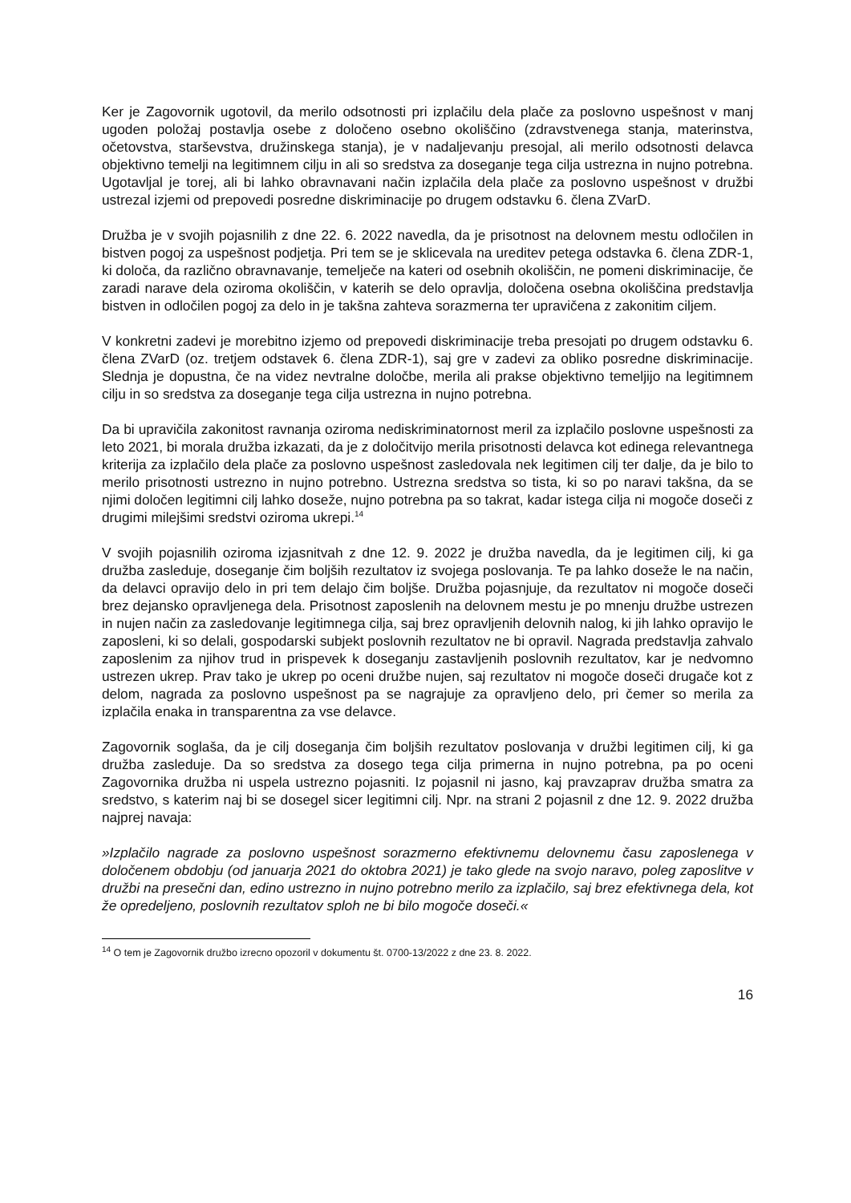Ker je Zagovornik ugotovil, da merilo odsotnosti pri izplačilu dela plače za poslovno uspešnost v manj ugoden položaj postavlja osebe z določeno osebno okoliščino (zdravstvenega stanja, materinstva, očetovstva, starševstva, družinskega stanja), je v nadaljevanju presojal, ali merilo odsotnosti delavca objektivno temelji na legitimnem cilju in ali so sredstva za doseganje tega cilja ustrezna in nujno potrebna. Ugotavljal je torej, ali bi lahko obravnavani način izplačila dela plače za poslovno uspešnost v družbi ustrezal izjemi od prepovedi posredne diskriminacije po drugem odstavku 6. člena ZVarD.
Družba je v svojih pojasnilih z dne 22. 6. 2022 navedla, da je prisotnost na delovnem mestu odločilen in bistven pogoj za uspešnost podjetja. Pri tem se je sklicevala na ureditev petega odstavka 6. člena ZDR-1, ki določa, da različno obravnavanje, temelječe na kateri od osebnih okoliščin, ne pomeni diskriminacije, če zaradi narave dela oziroma okoliščin, v katerih se delo opravlja, določena osebna okoliščina predstavlja bistven in odločilen pogoj za delo in je takšna zahteva sorazmerna ter upravičena z zakonitim ciljem.
V konkretni zadevi je morebitno izjemo od prepovedi diskriminacije treba presojati po drugem odstavku 6. člena ZVarD (oz. tretjem odstavek 6. člena ZDR-1), saj gre v zadevi za obliko posredne diskriminacije. Slednja je dopustna, če na videz nevtralne določbe, merila ali prakse objektivno temeljijo na legitimnem cilju in so sredstva za doseganje tega cilja ustrezna in nujno potrebna.
Da bi upravičila zakonitost ravnanja oziroma nediskriminatornost meril za izplačilo poslovne uspešnosti za leto 2021, bi morala družba izkazati, da je z določitvijo merila prisotnosti delavca kot edinega relevantnega kriterija za izplačilo dela plače za poslovno uspešnost zasledovala nek legitimen cilj ter dalje, da je bilo to merilo prisotnosti ustrezno in nujno potrebno. Ustrezna sredstva so tista, ki so po naravi takšna, da se njimi določen legitimni cilj lahko doseže, nujno potrebna pa so takrat, kadar istega cilja ni mogoče doseči z drugimi milejšimi sredstvi oziroma ukrepi.<sup>14</sup>
V svojih pojasnilih oziroma izjasnitvah z dne 12. 9. 2022 je družba navedla, da je legitimen cilj, ki ga družba zasleduje, doseganje čim boljših rezultatov iz svojega poslovanja. Te pa lahko doseže le na način, da delavci opravijo delo in pri tem delajo čim boljše. Družba pojasnjuje, da rezultatov ni mogoče doseči brez dejansko opravljenega dela. Prisotnost zaposlenih na delovnem mestu je po mnenju družbe ustrezen in nujen način za zasledovanje legitimnega cilja, saj brez opravljenih delovnih nalog, ki jih lahko opravijo le zaposleni, ki so delali, gospodarski subjekt poslovnih rezultatov ne bi opravil. Nagrada predstavlja zahvalo zaposlenim za njihov trud in prispevek k doseganju zastavljenih poslovnih rezultatov, kar je nedvomno ustrezen ukrep. Prav tako je ukrep po oceni družbe nujen, saj rezultatov ni mogoče doseči drugače kot z delom, nagrada za poslovno uspešnost pa se nagrajuje za opravljeno delo, pri čemer so merila za izplačila enaka in transparentna za vse delavce.
Zagovornik soglaša, da je cilj doseganja čim boljših rezultatov poslovanja v družbi legitimen cilj, ki ga družba zasleduje. Da so sredstva za dosego tega cilja primerna in nujno potrebna, pa po oceni Zagovornika družba ni uspela ustrezno pojasniti. Iz pojasnil ni jasno, kaj pravzaprav družba smatra za sredstvo, s katerim naj bi se dosegel sicer legitimni cilj. Npr. na strani 2 pojasnil z dne 12. 9. 2022 družba najprej navaja:
»Izplačilo nagrade za poslovno uspešnost sorazmerno efektivnemu delovnemu času zaposlenega v določenem obdobju (od januarja 2021 do oktobra 2021) je tako glede na svojo naravo, poleg zaposlitve v družbi na presečni dan, edino ustrezno in nujno potrebno merilo za izplačilo, saj brez efektivnega dela, kot že opredeljeno, poslovnih rezultatov sploh ne bi bilo mogoče doseči.«
<sup>14</sup> O tem je Zagovornik družbo izrecno opozoril v dokumentu št. 0700-13/2022 z dne 23. 8. 2022.
16